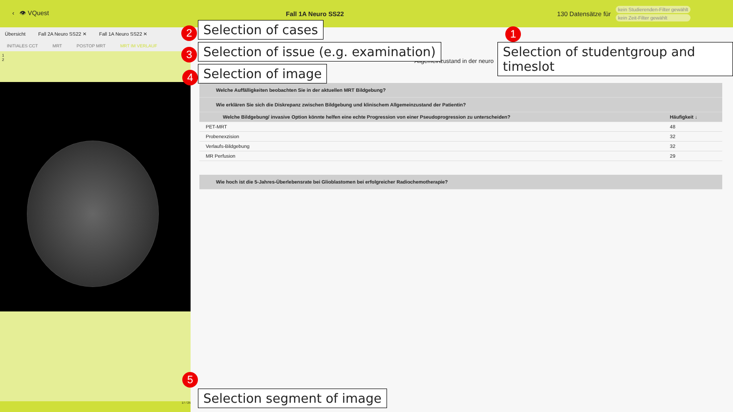‹ 👁 VQuest Fall 1A Neuro SS22
130 Datensätze für
kein Studierenden-Filter gewählt
kein Zeit-Filter gewählt
Übersicht Fall 2A Neuro SS22 ✕ Fall 1A Neuro SS22 ✕
INITIALES CCT MRT POSTOP MRT MRT IM VERLAUF
1
2
17 / 25
Allgemeinzustand in der neuro
Welche Auffälligkeiten beobachten Sie in der aktuellen MRT Bildgebung?
Wie erklären Sie sich die Diskrepanz zwischen Bildgebung und klinischem Allgemeinzustand der Patientin?
| Welche Bildgebung/ invasive Option könnte helfen eine echte Progression von einer Pseudoprogression zu unterscheiden? | Häufigkeit ↓ |
| --- | --- |
| PET-MRT | 48 |
| Probenexzision | 32 |
| Verlaufs-Bildgebung | 32 |
| MR Perfusion | 29 |
Wie hoch ist die 5-Jahres-Überlebensrate bei Glioblastomen bei erfolgreicher Radiochemotherapie?
1
Selection of studentgroup and timeslot
2 Selection of cases
3
Selection of issue (e.g. examination)
4 Selection of image
5
Selection segment of image